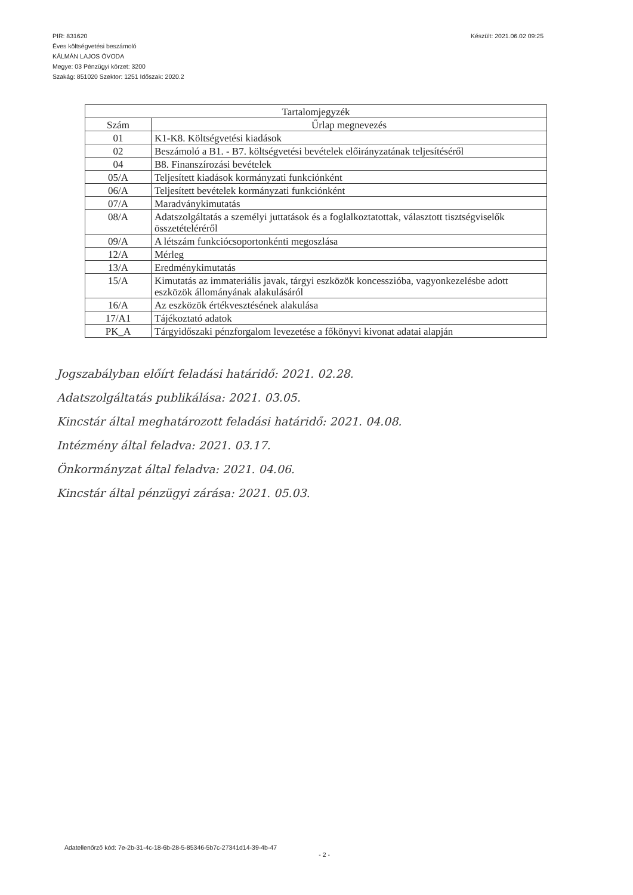PIR: 831620
Éves költségvetési beszámoló
KÁLMÁN LAJOS ÓVODA
Megye: 03 Pénzügyi körzet: 3200
Szakág: 851020 Szektor: 1251 Időszak: 2020.2
Készült: 2021.06.02 09:25
| Tartalomjegyzék | |
| --- | --- |
| Szám | Űrlap megnevezés |
| 01 | K1-K8. Költségvetési kiadások |
| 02 | Beszámoló a B1. - B7. költségvetési bevételek előirányzatának teljesítéséről |
| 04 | B8. Finanszírozási bevételek |
| 05/A | Teljesített kiadások kormányzati funkciónként |
| 06/A | Teljesített bevételek kormányzati funkciónként |
| 07/A | Maradványkimutatás |
| 08/A | Adatszolgáltatás a személyi juttatások és a foglalkoztatottak, választott tisztségviselők összetételéréről |
| 09/A | A létszám funkciócsoportonkénti megoszlása |
| 12/A | Mérleg |
| 13/A | Eredménykimutatás |
| 15/A | Kimutatás az immateriális javak, tárgyi eszközök koncesszióba, vagyonkezelésbe adott eszközök állományának alakulásáról |
| 16/A | Az eszközök értékvesztésének alakulása |
| 17/A1 | Tájékoztató adatok |
| PK_A | Tárgyidőszaki pénzforgalom levezetése a főkönyvi kivonat adatai alapján |
Jogszabályban előírt feladási határidő: 2021. 02.28.
Adatszolgáltatás publikálása: 2021. 03.05.
Kincstár által meghatározott feladási határidő: 2021. 04.08.
Intézmény által feladva: 2021. 03.17.
Önkormányzat által feladva: 2021. 04.06.
Kincstár által pénzügyi zárása: 2021. 05.03.
Adatellenőrző kód: 7e-2b-31-4c-18-6b-28-5-85346-5b7c-27341d14-39-4b-47
- 2 -